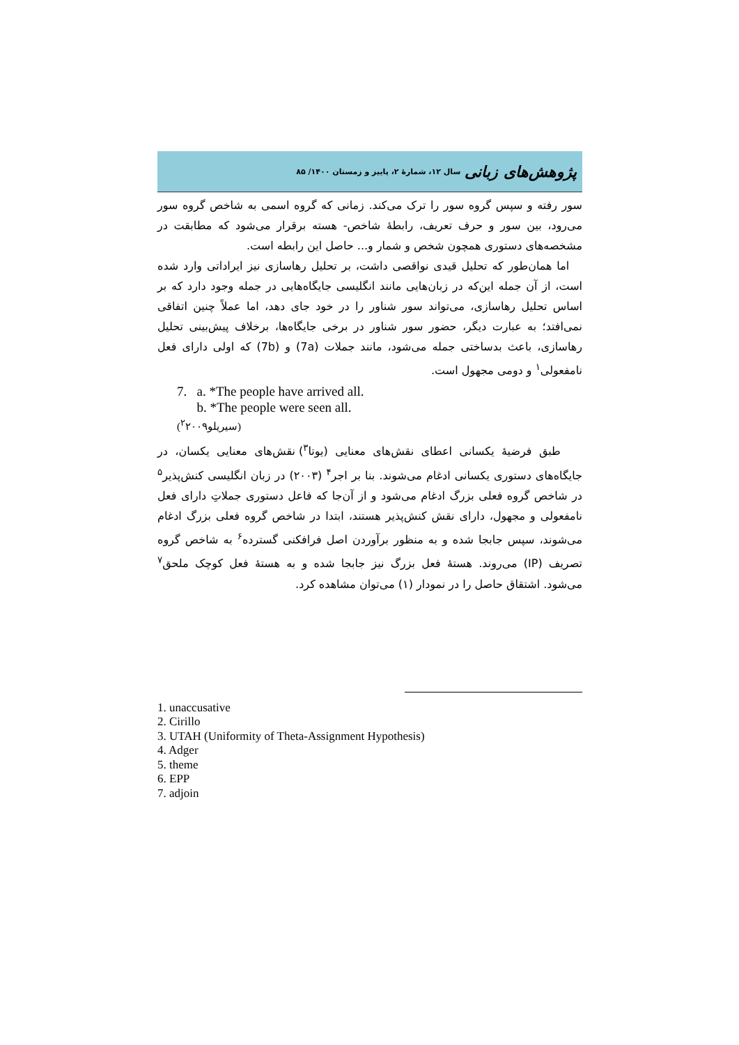پژوهش‌های زبانی سال ۱۲، شمارهٔ ۲، پاییز و زمستان ۱۴۰۰/ ۸۵
سور رفته و سپس گروه سور را ترک می‌کند. زمانی که گروه اسمی به شاخص گروه سور می‌رود، بین سور و حرف تعریف، رابطهٔ شاخص- هسته برقرار می‌شود که مطابقت در مشخصه‌های دستوری همچون شخص و شمار و... حاصل این رابطه است.
اما همان‌طور که تحلیل قیدی نواقصی داشت، بر تحلیل رهاسازی نیز ایراداتی وارد شده است، از آن جمله این‌که در زبان‌هایی مانند انگلیسی جایگاه‌هایی در جمله وجود دارد که بر اساس تحلیل رهاسازی، می‌تواند سور شناور را در خود جای دهد، اما عملاً چنین اتفاقی نمی‌افتد؛ به عبارت دیگر، حضور سور شناور در برخی جایگاه‌ها، برخلاف پیش‌بینی تحلیل رهاسازی، باعث بدساختی جمله می‌شود، مانند جملات (7a) و (7b) که اولی دارای فعل نامفعولی<sup>۱</sup> و دومی مجهول است.
7. a. *The people have arrived all.
b. *The people were seen all.
(سیریلو<sup>۲</sup>۲۰۰۹)
طبق فرضیهٔ یکسانی اعطای نقش‌های معنایی (یوتا<sup>۳</sup>) نقش‌های معنایی یکسان، در جایگاه‌های دستوری یکسانی ادغام می‌شوند. بنا بر اجر<sup>۴</sup> (۲۰۰۳) در زبان انگلیسی کنش‌پذیر<sup>۵</sup> در شاخص گروه فعلی بزرگ ادغام می‌شود و از آن‌جا که فاعل دستوری جملاتِ دارای فعل نامفعولی و مجهول، دارای نقش کنش‌پذیر هستند، ابتدا در شاخص گروه فعلی بزرگ ادغام می‌شوند، سپس جابجا شده و به منظور برآوردن اصل فرافکنی گسترده<sup>۶</sup> به شاخص گروه تصریف (IP) می‌روند. هستهٔ فعل بزرگ نیز جابجا شده و به هستهٔ فعل کوچک ملحق<sup>۷</sup> می‌شود. اشتقاق حاصل را در نمودار (۱) می‌توان مشاهده کرد.
1. unaccusative
2. Cirillo
3. UTAH (Uniformity of Theta-Assignment Hypothesis)
4. Adger
5. theme
6. EPP
7. adjoin